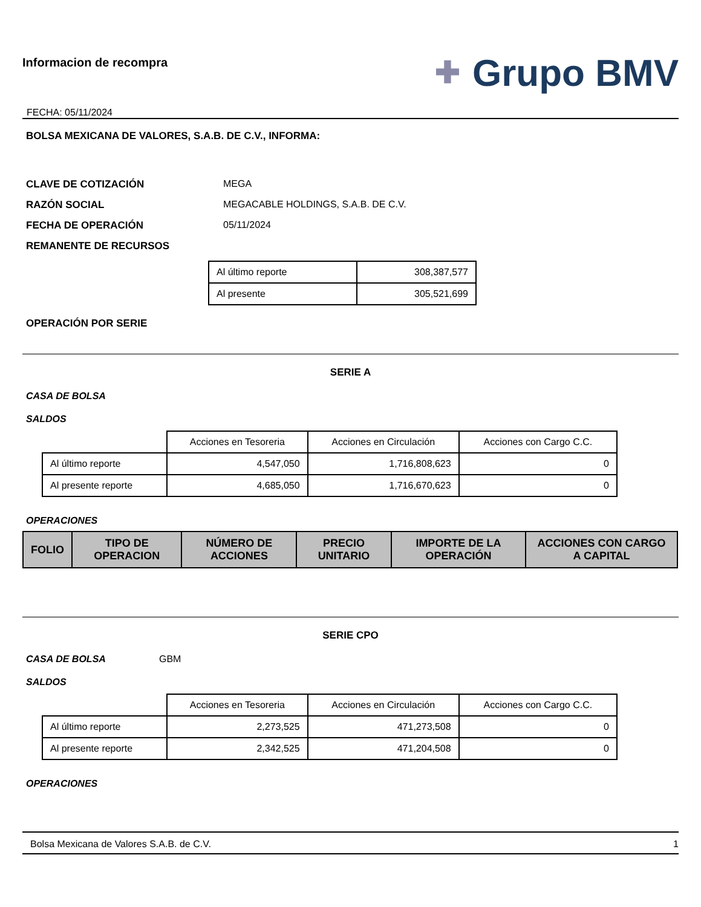Informacion de recompra
FECHA: 05/11/2024
✚ Grupo BMV
BOLSA MEXICANA DE VALORES, S.A.B. DE C.V., INFORMA:
CLAVE DE COTIZACIÓN MEGA
RAZÓN SOCIAL MEGACABLE HOLDINGS, S.A.B. DE C.V.
FECHA DE OPERACIÓN 05/11/2024
REMANENTE DE RECURSOS
| Al último reporte | 308,387,577 |
| Al presente | 305,521,699 |
OPERACIÓN POR SERIE
SERIE A
CASA DE BOLSA
SALDOS
| | Acciones en Tesoreria | Acciones en Circulación | Acciones con Cargo C.C. |
| Al último reporte | 4,547,050 | 1,716,808,623 | 0 |
| Al presente reporte | 4,685,050 | 1,716,670,623 | 0 |
OPERACIONES
| FOLIO | TIPO DE OPERACION | NÚMERO DE ACCIONES | PRECIO UNITARIO | IMPORTE DE LA OPERACIÓN | ACCIONES CON CARGO A CAPITAL |
| --- | --- | --- | --- | --- | --- |
SERIE CPO
CASA DE BOLSA GBM
SALDOS
| | Acciones en Tesoreria | Acciones en Circulación | Acciones con Cargo C.C. |
| Al último reporte | 2,273,525 | 471,273,508 | 0 |
| Al presente reporte | 2,342,525 | 471,204,508 | 0 |
OPERACIONES
Bolsa Mexicana de Valores S.A.B. de C.V. 1